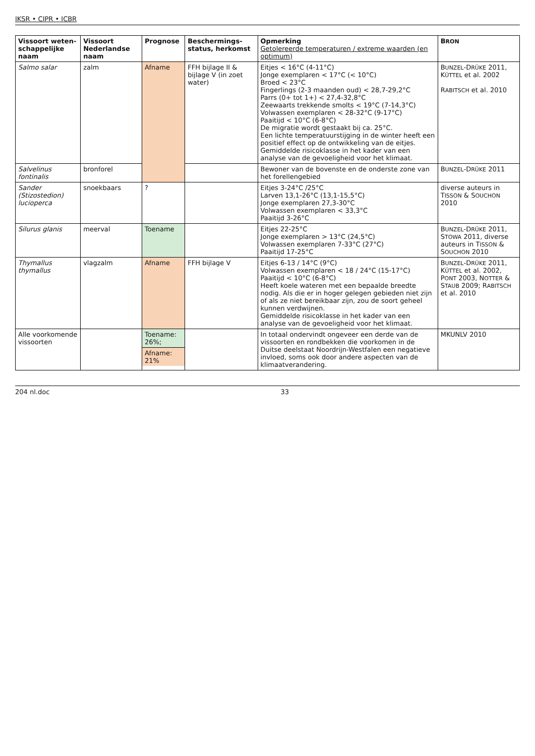IKSR • CIPR • ICBR
| Vissoort weten-schappelijke naam | Vissoort Nederlandse naam | Prognose | Beschermings-status, herkomst | Opmerking Getolereerde temperaturen / extreme waarden (en optimum) | B RON |
| --- | --- | --- | --- | --- | --- |
| Salmo salar | zalm | Afname | FFH bijlage II & bijlage V (in zoet water) | Eitjes < 16°C (4-11°C) Jonge exemplaren < 17°C (< 10°C) Broed < 23°C Fingerlings (2-3 maanden oud) < 28,7-29,2°C Parrs (0+ tot 1+) < 27,4-32,8°C Zeewaarts trekkende smolts < 19°C (7-14,3°C) Volwassen exemplaren < 28-32°C (9-17°C) Paaitijd < 10°C (6-8°C) De migratie wordt gestaakt bij ca. 25°C. Een lichte temperatuurstijging in de winter heeft een positief effect op de ontwikkeling van de eitjes. Gemiddelde risicoklasse in het kader van een analyse van de gevoeligheid voor het klimaat. | B UNZEL -D RÜKE 2011, K ÜTTEL et al. 2002 R ABITSCH et al. 2010 |
| Salvelinus fontinalis | bronforel | | | Bewoner van de bovenste en de onderste zone van het forellengebied | B UNZEL -D RÜKE 2011 |
| Sander (Stizostedion) lucioperca | snoekbaars | ? | | Eitjes 3-24°C /25°C Larven 13,1-26°C (13,1-15,5°C) Jonge exemplaren 27,3-30°C Volwassen exemplaren < 33,3°C Paaitijd 3-26°C | diverse auteurs in T ISSON & S OUCHON 2010 |
| Silurus glanis | meerval | Toename | | Eitjes 22-25°C Jonge exemplaren > 13°C (24,5°C) Volwassen exemplaren 7-33°C (27°C) Paaitijd 17-25°C | B UNZEL -D RÜKE 2011, S TOWA 2011, diverse auteurs in T ISSON & S OUCHON 2010 |
| Thymallus thymallus | vlagzalm | Afname | FFH bijlage V | Eitjes 6-13 / 14°C (9°C) Volwassen exemplaren < 18 / 24°C (15-17°C) Paaitijd < 10°C (6-8°C) Heeft koele wateren met een bepaalde breedte nodig. Als die er in hoger gelegen gebieden niet zijn of als ze niet bereikbaar zijn, zou de soort geheel kunnen verdwijnen. Gemiddelde risicoklasse in het kader van een analyse van de gevoeligheid voor het klimaat. | B UNZEL -D RÜKE 2011, K ÜTTEL et al. 2002, P ONT 2003, N OTTER & S TAUB 2009; R ABITSCH et al. 2010 |
| Alle voorkomende vissoorten | | Toename: 26%; Afname: 21% | | In totaal ondervindt ongeveer een derde van de vissoorten en rondbekken die voorkomen in de Duitse deelstaat Noordrijn-Westfalen een negatieve invloed, soms ook door andere aspecten van de klimaatverandering. | MKUNLV 2010 |
204 nl.doc 33